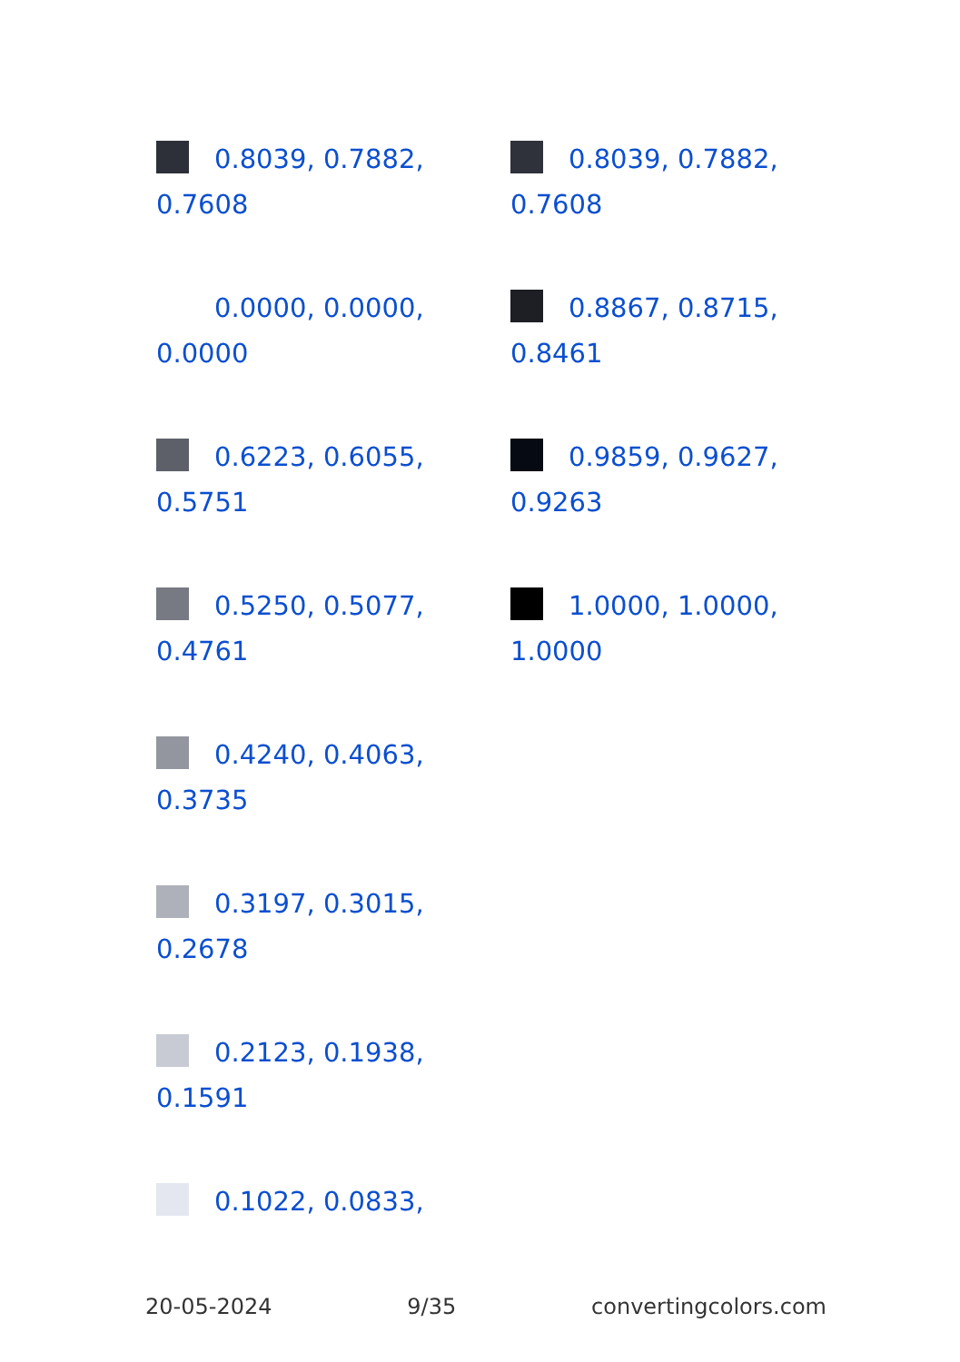0.8039, 0.7882,
0.7608
0.0000, 0.0000,
0.0000
0.6223, 0.6055,
0.5751
0.5250, 0.5077,
0.4761
0.4240, 0.4063,
0.3735
0.3197, 0.3015,
0.2678
0.2123, 0.1938,
0.1591
0.1022, 0.0833,
0.8039, 0.7882,
0.7608
0.8867, 0.8715,
0.8461
0.9859, 0.9627,
0.9263
1.0000, 1.0000,
1.0000
20-05-2024 9/35 convertingcolors.com